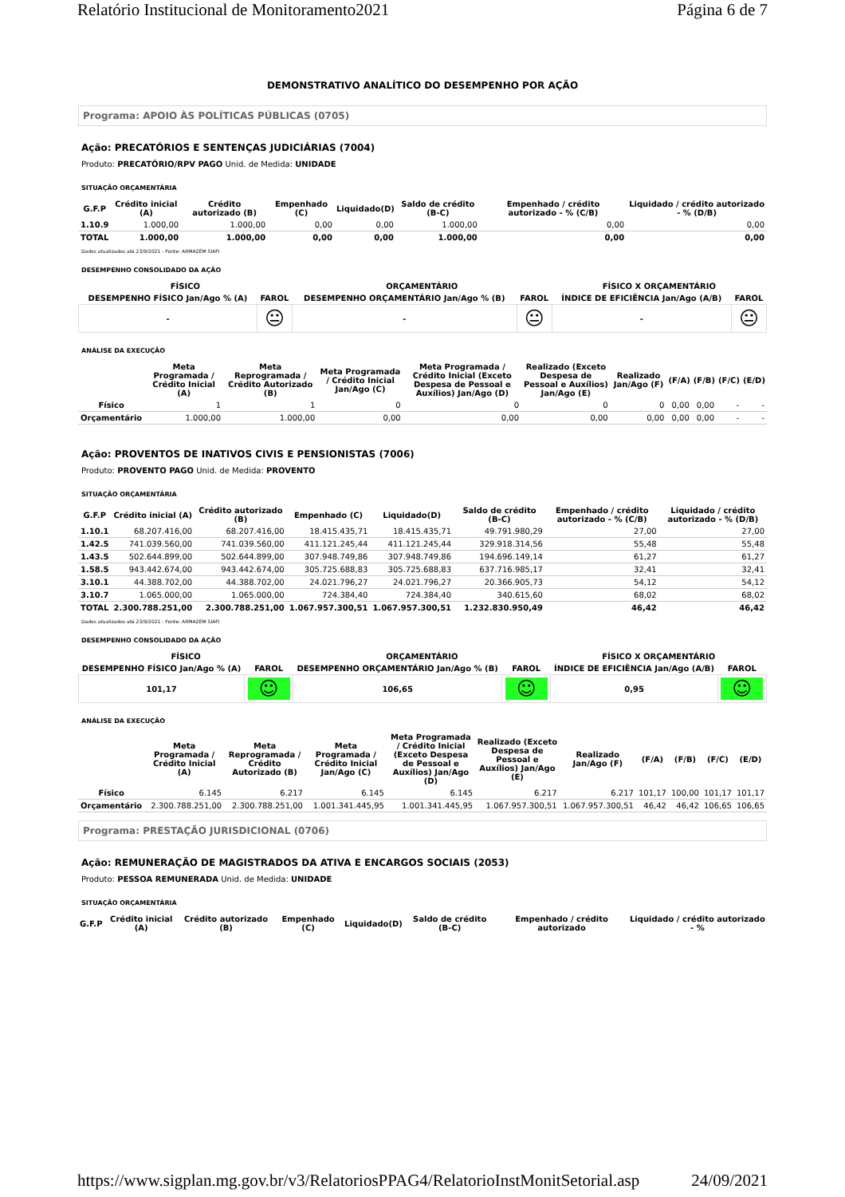Relatório Institucional de Monitoramento2021 Página 6 de 7
DEMONSTRATIVO ANALÍTICO DO DESEMPENHO POR AÇÃO
Programa: APOIO ÀS POLÍTICAS PÚBLICAS (0705)
Ação: PRECATÓRIOS E SENTENÇAS JUDICIÁRIAS (7004)
Produto: PRECATÓRIO/RPV PAGO Unid. de Medida: UNIDADE
SITUAÇÃO ORÇAMENTÁRIA
| G.F.P | Crédito inicial (A) | Crédito autorizado (B) | Empenhado (C) | Liquidado(D) | Saldo de crédito (B-C) | Empenhado / crédito autorizado - % (C/B) | Liquidado / crédito autorizado - % (D/B) |
| --- | --- | --- | --- | --- | --- | --- | --- |
| 1.10.9 | 1.000,00 | 1.000,00 | 0,00 | 0,00 | 1.000,00 | 0,00 | 0,00 |
| TOTAL | 1.000,00 | 1.000,00 | 0,00 | 0,00 | 1.000,00 | 0,00 | 0,00 |
Dados atualizados até 23/9/2021 - Fonte: ARMAZÉM SIAFI
DESEMPENHO CONSOLIDADO DA AÇÃO
| FÍSICO | | ORÇAMENTÁRIO | | FÍSICO X ORÇAMENTÁRIO | |
| --- | --- | --- | --- | --- | --- |
| DESEMPENHO FÍSICO Jan/Ago % (A) | FAROL | DESEMPENHO ORÇAMENTÁRIO Jan/Ago % (B) | FAROL | ÍNDICE DE EFICIÊNCIA Jan/Ago (A/B) | FAROL |
| - | 😐 | - | 😐 | - | 😐 |
ANÁLISE DA EXECUÇÃO
| | Meta Programada / Crédito Inicial (A) | Meta Reprogramada / Crédito Autorizado (B) | Meta Programada / Crédito Inicial Jan/Ago (C) | Meta Programada / Crédito Inicial (Exceto Despesa de Pessoal e Auxílios) Jan/Ago (D) | Realizado (Exceto Despesa de Pessoal e Auxílios) Jan/Ago (E) | Realizado Jan/Ago (F) | (F/A) | (F/B) | (F/C) | (E/D) |
| --- | --- | --- | --- | --- | --- | --- | --- | --- | --- | --- |
| Físico | 1 | 1 | 0 | 0 | 0 | 0 | 0,00 | 0,00 | - | - |
| Orçamentário | 1.000,00 | 1.000,00 | 0,00 | 0,00 | 0,00 | 0,00 | 0,00 | 0,00 | - | - |
Ação: PROVENTOS DE INATIVOS CIVIS E PENSIONISTAS (7006)
Produto: PROVENTO PAGO Unid. de Medida: PROVENTO
SITUAÇÃO ORÇAMENTÁRIA
| G.F.P | Crédito inicial (A) | Crédito autorizado (B) | Empenhado (C) | Liquidado(D) | Saldo de crédito (B-C) | Empenhado / crédito autorizado - % (C/B) | Liquidado / crédito autorizado - % (D/B) |
| --- | --- | --- | --- | --- | --- | --- | --- |
| 1.10.1 | 68.207.416,00 | 68.207.416,00 | 18.415.435,71 | 18.415.435,71 | 49.791.980,29 | 27,00 | 27,00 |
| 1.42.5 | 741.039.560,00 | 741.039.560,00 | 411.121.245,44 | 411.121.245,44 | 329.918.314,56 | 55,48 | 55,48 |
| 1.43.5 | 502.644.899,00 | 502.644.899,00 | 307.948.749,86 | 307.948.749,86 | 194.696.149,14 | 61,27 | 61,27 |
| 1.58.5 | 943.442.674,00 | 943.442.674,00 | 305.725.688,83 | 305.725.688,83 | 637.716.985,17 | 32,41 | 32,41 |
| 3.10.1 | 44.388.702,00 | 44.388.702,00 | 24.021.796,27 | 24.021.796,27 | 20.366.905,73 | 54,12 | 54,12 |
| 3.10.7 | 1.065.000,00 | 1.065.000,00 | 724.384,40 | 724.384,40 | 340.615,60 | 68,02 | 68,02 |
| TOTAL | 2.300.788.251,00 | 2.300.788.251,00 | 1.067.957.300,51 | 1.067.957.300,51 | 1.232.830.950,49 | 46,42 | 46,42 |
Dados atualizados até 23/9/2021 - Fonte: ARMAZÉM SIAFI
DESEMPENHO CONSOLIDADO DA AÇÃO
| FÍSICO | | ORÇAMENTÁRIO | | FÍSICO X ORÇAMENTÁRIO | |
| --- | --- | --- | --- | --- | --- |
| DESEMPENHO FÍSICO Jan/Ago % (A) | FAROL | DESEMPENHO ORÇAMENTÁRIO Jan/Ago % (B) | FAROL | ÍNDICE DE EFICIÊNCIA Jan/Ago (A/B) | FAROL |
| 101,17 | ☺ | 106,65 | ☺ | 0,95 | ☺ |
ANÁLISE DA EXECUÇÃO
| | Meta Programada / Crédito Inicial (A) | Meta Reprogramada / Crédito Autorizado (B) | Meta Programada / Crédito Inicial Jan/Ago (C) | Meta Programada / Crédito Inicial (Exceto Despesa de Pessoal e Auxílios) Jan/Ago (D) | Realizado (Exceto Despesa de Pessoal e Auxílios) Jan/Ago (E) | Realizado Jan/Ago (F) | (F/A) | (F/B) | (F/C) | (E/D) |
| --- | --- | --- | --- | --- | --- | --- | --- | --- | --- | --- |
| Físico | 6.145 | 6.217 | 6.145 | 6.145 | 6.217 | 6.217 | 101,17 | 100,00 | 101,17 | 101,17 |
| Orçamentário | 2.300.788.251,00 | 2.300.788.251,00 | 1.001.341.445,95 | 1.001.341.445,95 | 1.067.957.300,51 | 1.067.957.300,51 | 46,42 | 46,42 | 106,65 | 106,65 |
Programa: PRESTAÇÃO JURISDICIONAL (0706)
Ação: REMUNERAÇÃO DE MAGISTRADOS DA ATIVA E ENCARGOS SOCIAIS (2053)
Produto: PESSOA REMUNERADA Unid. de Medida: UNIDADE
SITUAÇÃO ORÇAMENTÁRIA
| G.F.P | Crédito inicial (A) | Crédito autorizado (B) | Empenhado (C) | Liquidado(D) | Saldo de crédito (B-C) | Empenhado / crédito autorizado | Liquidado / crédito autorizado - % |
| --- | --- | --- | --- | --- | --- | --- | --- |
https://www.sigplan.mg.gov.br/v3/RelatoriosPPAG4/RelatorioInstMonitSetorial.asp 24/09/2021